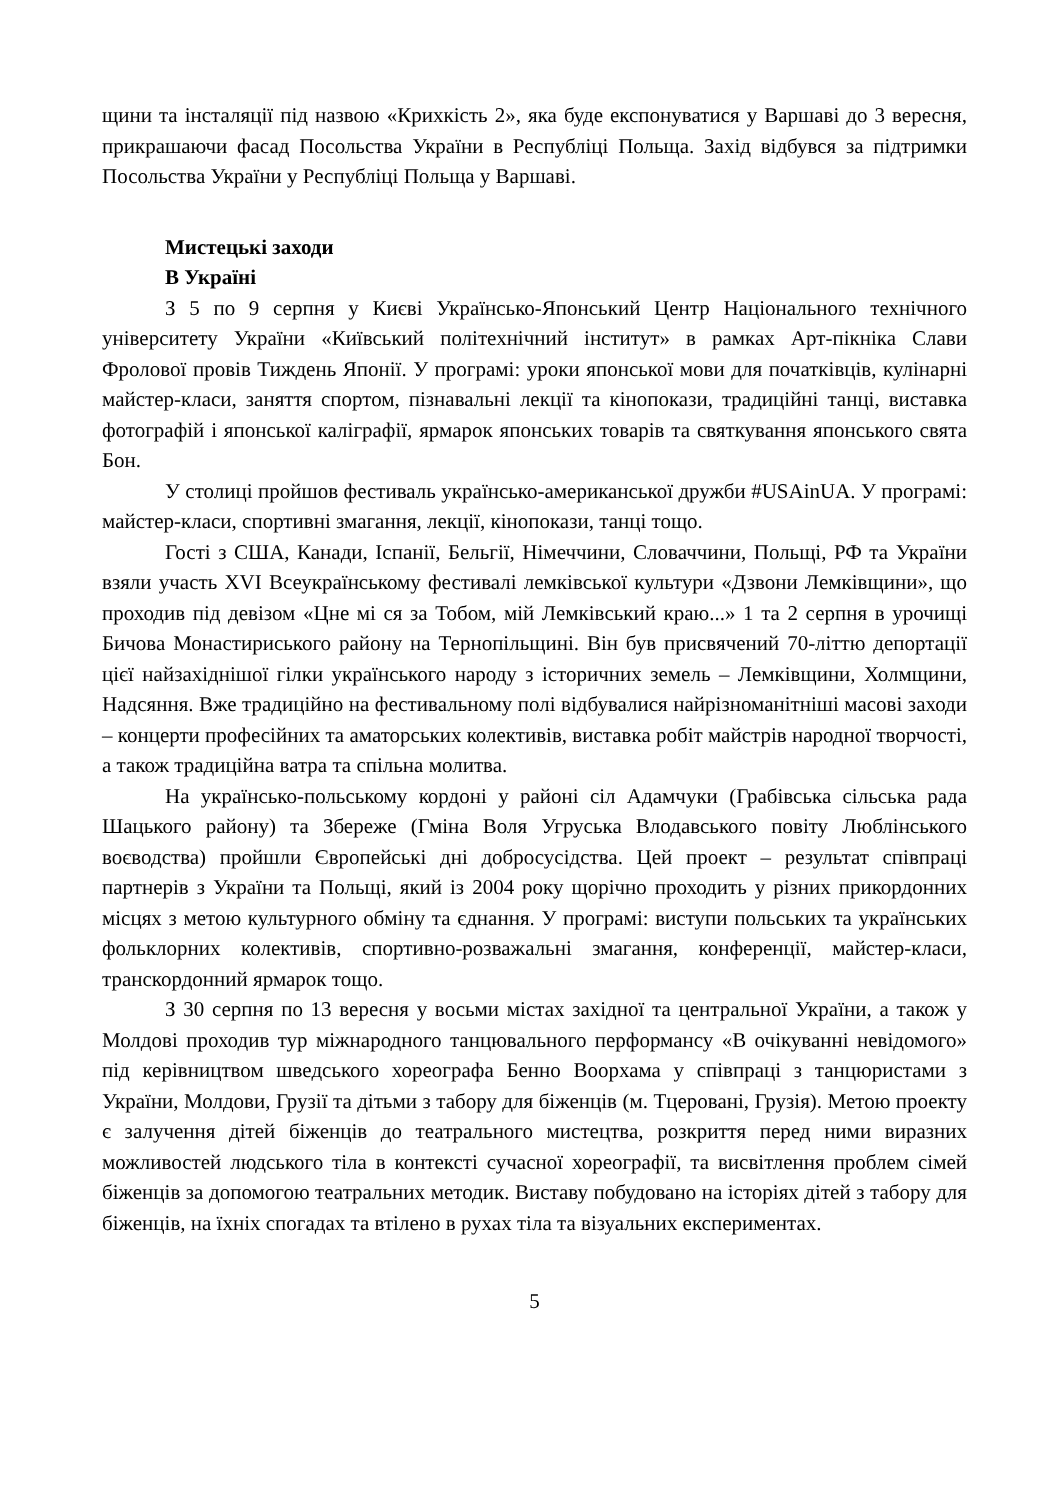щини та інсталяції під назвою «Крихкість 2», яка буде експонуватися у Варшаві до 3 вересня, прикрашаючи фасад Посольства України в Республіці Польща. Захід відбувся за підтримки Посольства України у Республіці Польща у Варшаві.
Мистецькі заходи
В Україні
З 5 по 9 серпня у Києві Українсько-Японський Центр Національного технічного університету України «Київський політехнічний інститут» в рамках Арт-пікніка Слави Фролової провів Тиждень Японії. У програмі: уроки японської мови для початківців, кулінарні майстер-класи, заняття спортом, пізнавальні лекції та кінопокази, традиційні танці, виставка фотографій і японської каліграфії, ярмарок японських товарів та святкування японського свята Бон.
У столиці пройшов фестиваль українсько-американської дружби #USAinUA. У програмі: майстер-класи, спортивні змагання, лекції, кінопокази, танці тощо.
Гості з США, Канади, Іспанії, Бельгії, Німеччини, Словаччини, Польщі, РФ та України взяли участь XVI Всеукраїнському фестивалі лемківської культури «Дзвони Лемківщини», що проходив під девізом «Цне мі ся за Тобом, мій Лемківський краю...» 1 та 2 серпня в урочищі Бичова Монастириського району на Тернопільщині. Він був присвячений 70-літтю депортації цієї найзахіднішої гілки українського народу з історичних земель – Лемківщини, Холмщини, Надсяння. Вже традиційно на фестивальному полі відбувалися найрізноманітніші масові заходи – концерти професійних та аматорських колективів, виставка робіт майстрів народної творчості, а також традиційна ватра та спільна молитва.
На українсько-польському кордоні у районі сіл Адамчуки (Грабівська сільська рада Шацького району) та Збереже (Гміна Воля Угруська Влодавського повіту Люблінського воєводства) пройшли Європейські дні добросусідства. Цей проект – результат співпраці партнерів з України та Польщі, який із 2004 року щорічно проходить у різних прикордонних місцях з метою культурного обміну та єднання. У програмі: виступи польських та українських фольклорних колективів, спортивно-розважальні змагання, конференції, майстер-класи, транскордонний ярмарок тощо.
З 30 серпня по 13 вересня у восьми містах західної та центральної України, а також у Молдові проходив тур міжнародного танцювального перформансу «В очікуванні невідомого» під керівництвом шведського хореографа Бенно Воорхама у співпраці з танцюристами з України, Молдови, Грузії та дітьми з табору для біженців (м. Тцеровані, Грузія). Метою проекту є залучення дітей біженців до театрального мистецтва, розкриття перед ними виразних можливостей людського тіла в контексті сучасної хореографії, та висвітлення проблем сімей біженців за допомогою театральних методик. Виставу побудовано на історіях дітей з табору для біженців, на їхніх спогадах та втілено в рухах тіла та візуальних експериментах.
5